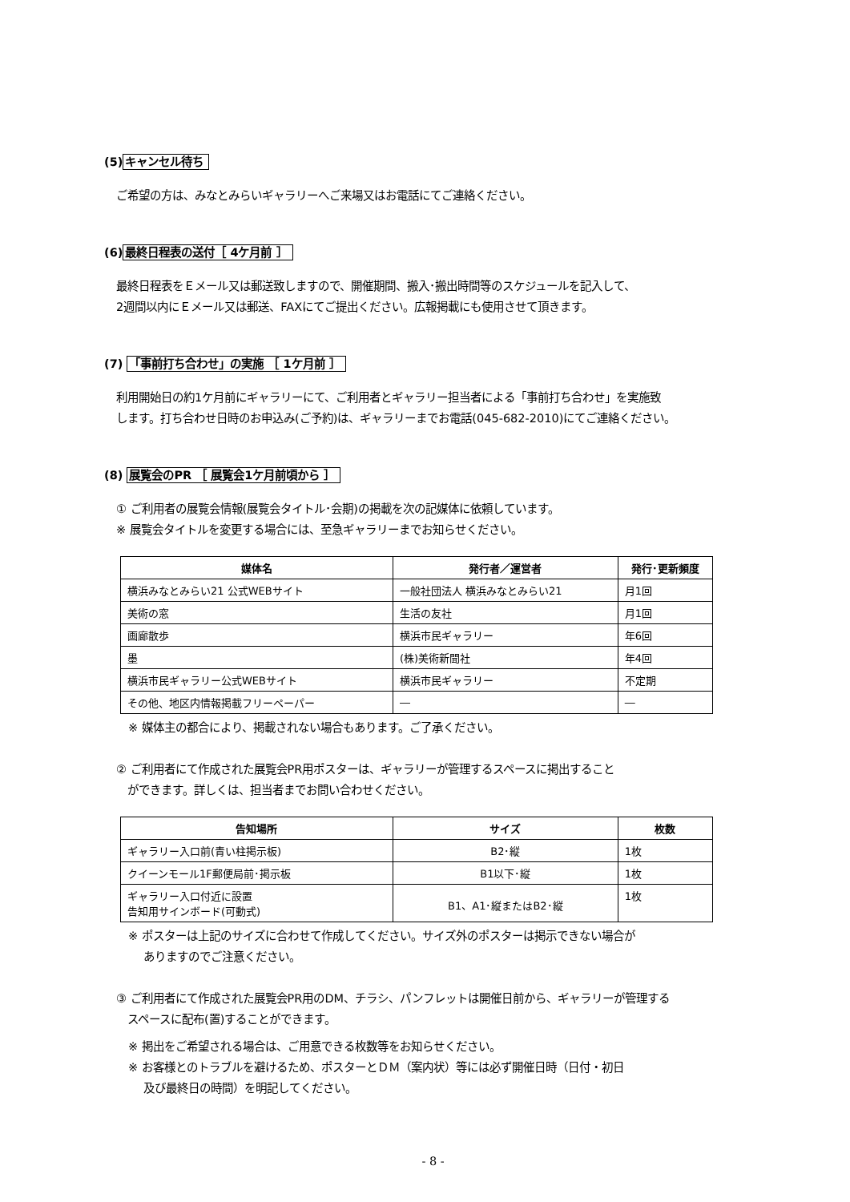(5)キャンセル待ち
ご希望の方は、みなとみらいギャラリーへご来場又はお電話にてご連絡ください。
(6)最終日程表の送付［ 4ケ月前 ］
最終日程表をＥメール又は郵送致しますので、開催期間、搬入･搬出時間等のスケジュールを記入して、
2週間以内にＥメール又は郵送、FAXにてご提出ください。広報掲載にも使用させて頂きます。
(7) 「事前打ち合わせ」の実施 ［ 1ケ月前 ］
利用開始日の約1ケ月前にギャラリーにて、ご利用者とギャラリー担当者による「事前打ち合わせ」を実施致
します。打ち合わせ日時のお申込み(ご予約)は、ギャラリーまでお電話(045-682-2010)にてご連絡ください。
(8) 展覧会のPR ［ 展覧会1ケ月前頃から ］
① ご利用者の展覧会情報(展覧会タイトル･会期)の掲載を次の記媒体に依頼しています。
※ 展覧会タイトルを変更する場合には、至急ギャラリーまでお知らせください。
| 媒体名 | 発行者／運営者 | 発行･更新頻度 |
| --- | --- | --- |
| 横浜みなとみらい21 公式WEBサイト | 一般社団法人 横浜みなとみらい21 | 月1回 |
| 美術の窓 | 生活の友社 | 月1回 |
| 画廊散歩 | 横浜市民ギャラリー | 年6回 |
| 墨 | (株)美術新聞社 | 年4回 |
| 横浜市民ギャラリー公式WEBサイト | 横浜市民ギャラリー | 不定期 |
| その他、地区内情報掲載フリーペーパー | ― | ― |
※ 媒体主の都合により、掲載されない場合もあります。ご了承ください。
② ご利用者にて作成された展覧会PR用ポスターは、ギャラリーが管理するスペースに掲出すること
　ができます。詳しくは、担当者までお問い合わせください。
| 告知場所 | サイズ | 枚数 |
| --- | --- | --- |
| ギャラリー入口前(青い柱掲示板) | B2･縦 | 1枚 |
| クイーンモール1F郵便局前･掲示板 | B1以下･縦 | 1枚 |
| ギャラリー入口付近に設置 告知用サインボード(可動式) | B1、A1･縦またはB2･縦 | 1枚 |
※ ポスターは上記のサイズに合わせて作成してください。サイズ外のポスターは掲示できない場合が
　 ありますのでご注意ください。
③ ご利用者にて作成された展覧会PR用のDM、チラシ、パンフレットは開催日前から、ギャラリーが管理する
　スペースに配布(置)することができます。
※ 掲出をご希望される場合は、ご用意できる枚数等をお知らせください。
※ お客様とのトラブルを避けるため、ポスターとＤＭ（案内状）等には必ず開催日時（日付・初日
　 及び最終日の時間）を明記してください。
- 8 -